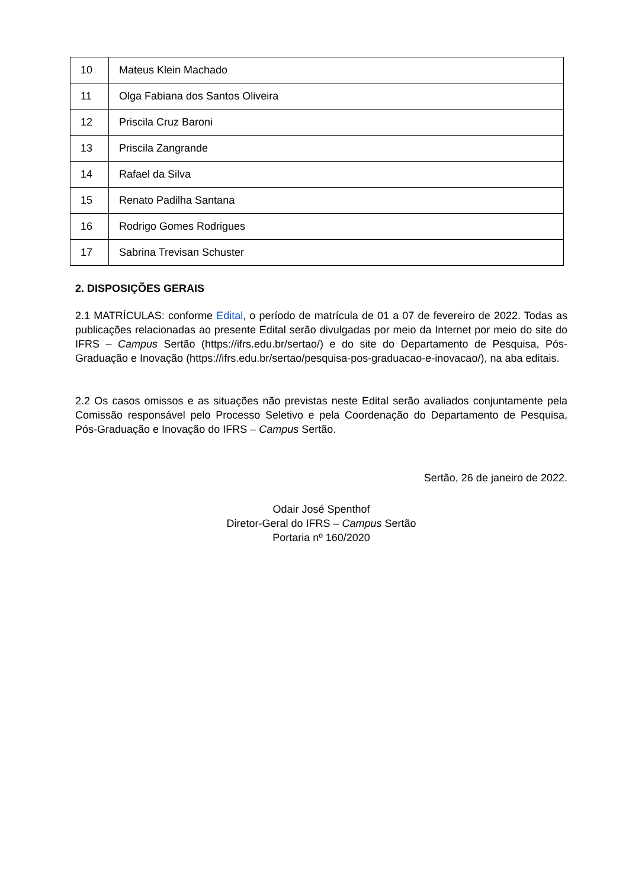| 10 | Mateus Klein Machado |
| 11 | Olga Fabiana dos Santos Oliveira |
| 12 | Priscila Cruz Baroni |
| 13 | Priscila Zangrande |
| 14 | Rafael da Silva |
| 15 | Renato Padilha Santana |
| 16 | Rodrigo Gomes Rodrigues |
| 17 | Sabrina Trevisan Schuster |
2. DISPOSIÇÕES GERAIS
2.1 MATRÍCULAS: conforme Edital, o período de matrícula de 01 a 07 de fevereiro de 2022. Todas as publicações relacionadas ao presente Edital serão divulgadas por meio da Internet por meio do site do IFRS – Campus Sertão (https://ifrs.edu.br/sertao/) e do site do Departamento de Pesquisa, Pós-Graduação e Inovação (https://ifrs.edu.br/sertao/pesquisa-pos-graduacao-e-inovacao/), na aba editais.
2.2 Os casos omissos e as situações não previstas neste Edital serão avaliados conjuntamente pela Comissão responsável pelo Processo Seletivo e pela Coordenação do Departamento de Pesquisa, Pós-Graduação e Inovação do IFRS – Campus Sertão.
Sertão, 26 de janeiro de 2022.
Odair José Spenthof
Diretor-Geral do IFRS – Campus Sertão
Portaria nº 160/2020